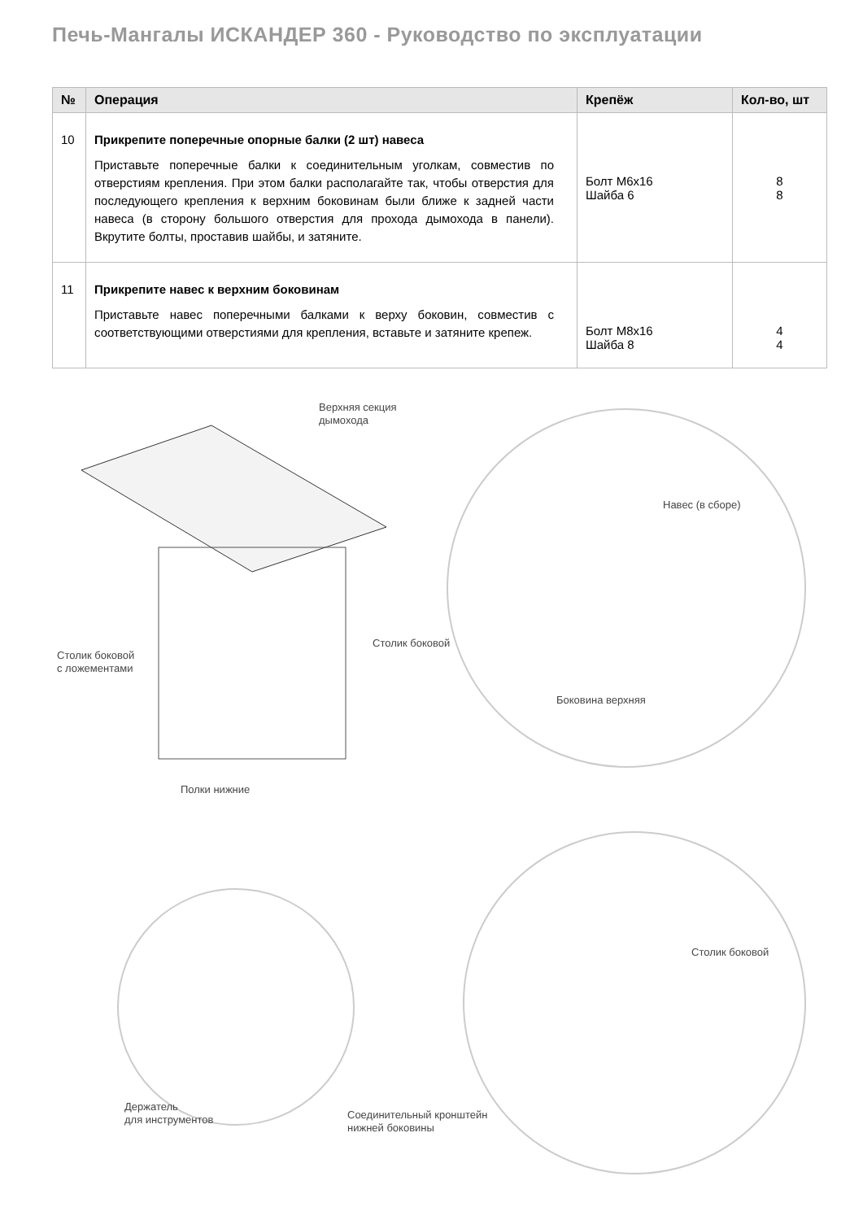Печь-Мангалы ИСКАНДЕР 360 - Руководство по эксплуатации
| № | Операция | Крепёж | Кол-во, шт |
| --- | --- | --- | --- |
| 10 | Прикрепите поперечные опорные балки (2 шт) навеса Приставьте поперечные балки к соединительным уголкам, совместив по отверстиям крепления. При этом балки располагайте так, чтобы отверстия для последующего крепления к верхним боковинам были ближе к задней части навеса (в сторону большого отверстия для прохода дымохода в панели). Вкрутите болты, проставив шайбы, и затяните. | Болт М6х16 Шайба 6 | 8 8 |
| 11 | Прикрепите навес к верхним боковинам Приставьте навес поперечными балками к верху боковин, совместив с соответствующими отверстиями для крепления, вставьте и затяните крепеж. | Болт М8х16 Шайба 8 | 4 4 |
Верхняя секция
дымохода
Навес (в сборе)
Столик боковой
с ложементами
Столик боковой
Боковина верхняя
Полки нижние
Столик боковой
Держатель
для инструментов
Соединительный кронштейн
нижней боковины